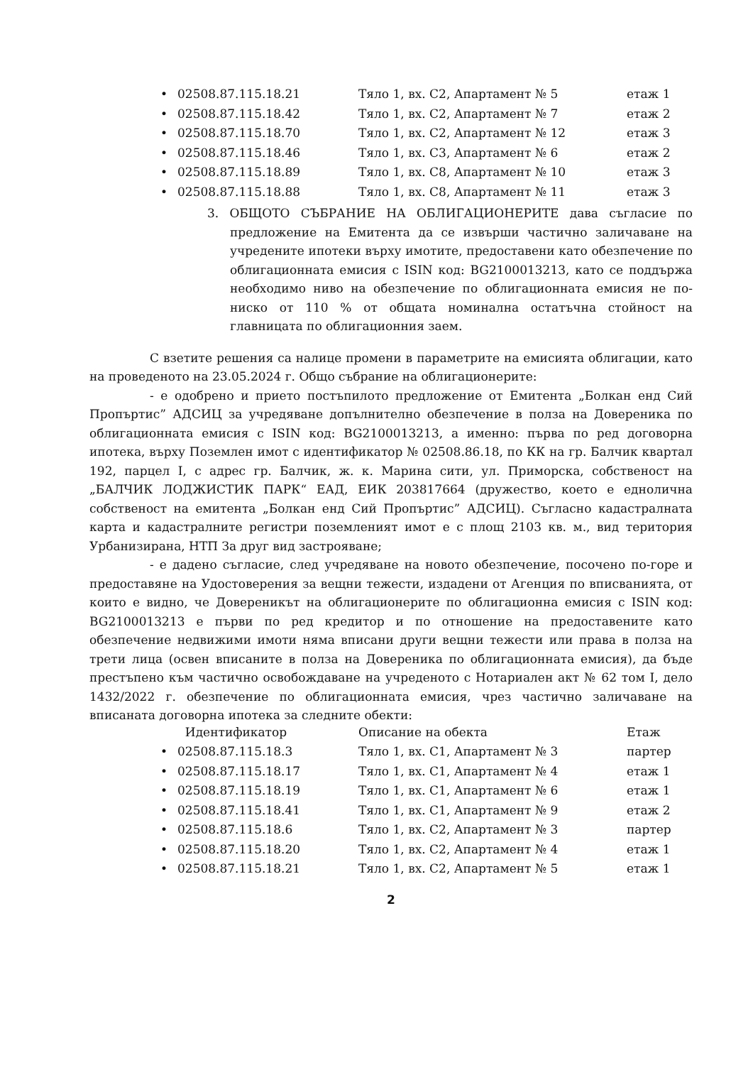| • | 02508.87.115.18.21 | Тяло 1, вх. С2, Апартамент № 5 | етаж 1 |
| • | 02508.87.115.18.42 | Тяло 1, вх. С2, Апартамент № 7 | етаж 2 |
| • | 02508.87.115.18.70 | Тяло 1, вх. С2, Апартамент № 12 | етаж 3 |
| • | 02508.87.115.18.46 | Тяло 1, вх. С3, Апартамент № 6 | етаж 2 |
| • | 02508.87.115.18.89 | Тяло 1, вх. С8, Апартамент № 10 | етаж 3 |
| • | 02508.87.115.18.88 | Тяло 1, вх. С8, Апартамент № 11 | етаж 3 |
3. ОБЩОТО СЪБРАНИЕ НА ОБЛИГАЦИОНЕРИТЕ дава съгласие по предложение на Емитента да се извърши частично заличаване на учредените ипотеки върху имотите, предоставени като обезпечение по облигационната емисия с ISIN код: BG2100013213, като се поддържа необходимо ниво на обезпечение по облигационната емисия не по-ниско от 110 % от общата номинална остатъчна стойност на главницата по облигационния заем.
С взетите решения са налице промени в параметрите на емисията облигации, като на проведеното на 23.05.2024 г. Общо събрание на облигационерите:
- е одобрено и прието постъпилото предложение от Емитента „Болкан енд Сий Пропъртис” АДСИЦ за учредяване допълнително обезпечение в полза на Довереника по облигационната емисия с ISIN код: BG2100013213, а именно: първа по ред договорна ипотека, върху Поземлен имот с идентификатор № 02508.86.18, по КК на гр. Балчик квартал 192, парцел I, с адрес гр. Балчик, ж. к. Марина сити, ул. Приморска, собственост на „БАЛЧИК ЛОДЖИСТИК ПАРК“ ЕАД, ЕИК 203817664 (дружество, което е еднолична собственост на емитента „Болкан енд Сий Пропъртис” АДСИЦ). Съгласно кадастралната карта и кадастралните регистри поземленият имот е с площ 2103 кв. м., вид територия Урбанизирана, НТП За друг вид застрояване;
- е дадено съгласие, след учредяване на новото обезпечение, посочено по-горе и предоставяне на Удостоверения за вещни тежести, издадени от Агенция по вписванията, от които е видно, че Довереникът на облигационерите по облигационна емисия с ISIN код: BG2100013213 е първи по ред кредитор и по отношение на предоставените като обезпечение недвижими имоти няма вписани други вещни тежести или права в полза на трети лица (освен вписаните в полза на Довереника по облигационната емисия), да бъде престъпено към частично освобождаване на учреденото с Нотариален акт № 62 том I, дело 1432/2022 г. обезпечение по облигационната емисия, чрез частично заличаване на вписаната договорна ипотека за следните обекти:
| | Идентификатор | Описание на обекта | Етаж |
| • | 02508.87.115.18.3 | Тяло 1, вх. С1, Апартамент № 3 | партер |
| • | 02508.87.115.18.17 | Тяло 1, вх. С1, Апартамент № 4 | етаж 1 |
| • | 02508.87.115.18.19 | Тяло 1, вх. С1, Апартамент № 6 | етаж 1 |
| • | 02508.87.115.18.41 | Тяло 1, вх. С1, Апартамент № 9 | етаж 2 |
| • | 02508.87.115.18.6 | Тяло 1, вх. С2, Апартамент № 3 | партер |
| • | 02508.87.115.18.20 | Тяло 1, вх. С2, Апартамент № 4 | етаж 1 |
| • | 02508.87.115.18.21 | Тяло 1, вх. С2, Апартамент № 5 | етаж 1 |
2